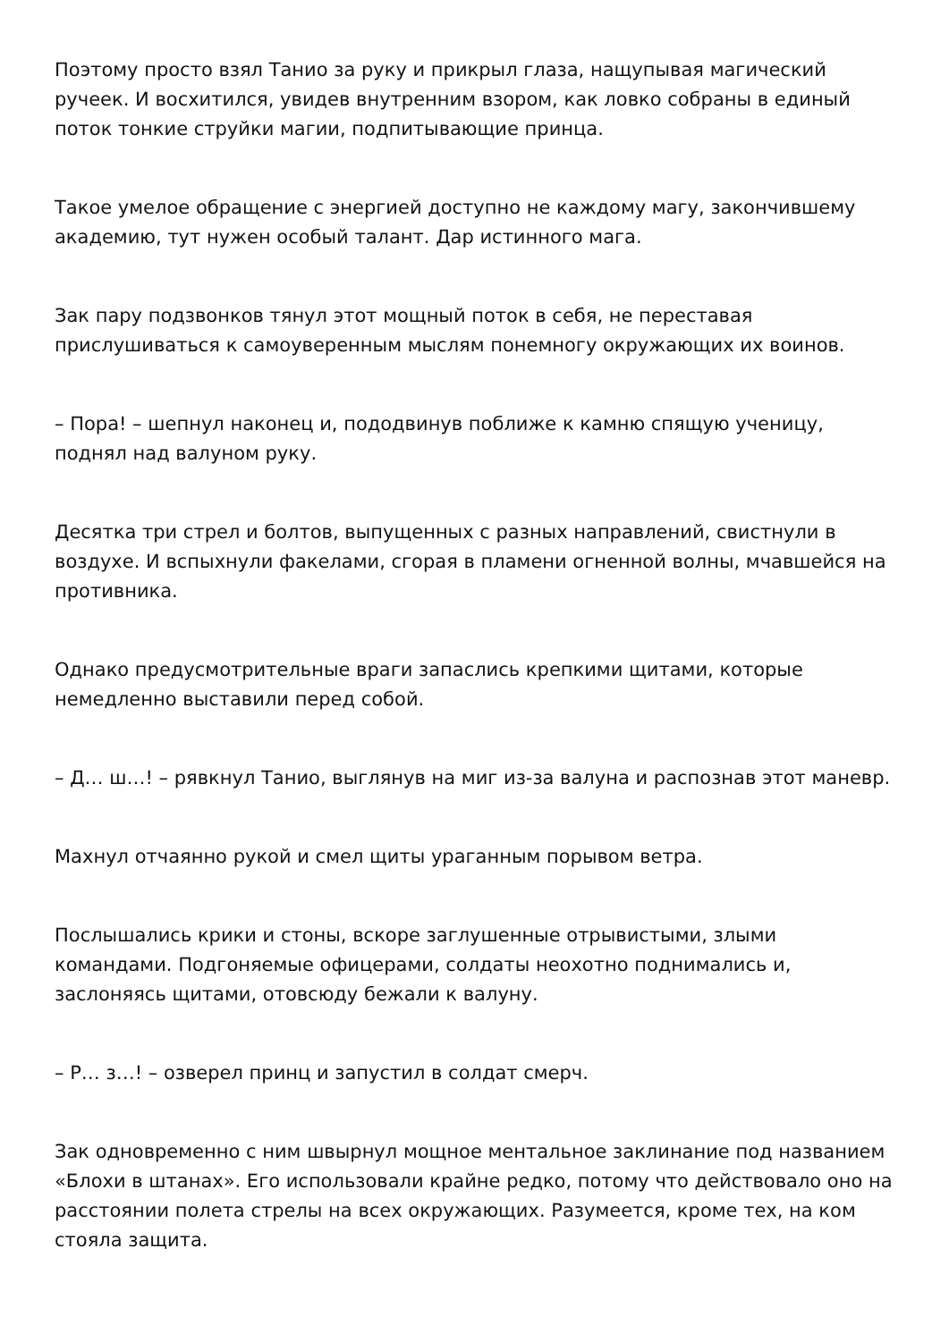Поэтому просто взял Танио за руку и прикрыл глаза, нащупывая магический ручеек. И восхитился, увидев внутренним взором, как ловко собраны в единый поток тонкие струйки магии, подпитывающие принца.
Такое умелое обращение с энергией доступно не каждому магу, закончившему академию, тут нужен особый талант. Дар истинного мага.
Зак пару подзвонков тянул этот мощный поток в себя, не переставая прислушиваться к самоуверенным мыслям понемногу окружающих их воинов.
– Пора! – шепнул наконец и, пододвинув поближе к камню спящую ученицу, поднял над валуном руку.
Десятка три стрел и болтов, выпущенных с разных направлений, свистнули в воздухе. И вспыхнули факелами, сгорая в пламени огненной волны, мчавшейся на противника.
Однако предусмотрительные враги запаслись крепкими щитами, которые немедленно выставили перед собой.
– Д… ш…! – рявкнул Танио, выглянув на миг из-за валуна и распознав этот маневр.
Махнул отчаянно рукой и смел щиты ураганным порывом ветра.
Послышались крики и стоны, вскоре заглушенные отрывистыми, злыми командами. Подгоняемые офицерами, солдаты неохотно поднимались и, заслоняясь щитами, отовсюду бежали к валуну.
– Р… з…! – озверел принц и запустил в солдат смерч.
Зак одновременно с ним швырнул мощное ментальное заклинание под названием «Блохи в штанах». Его использовали крайне редко, потому что действовало оно на расстоянии полета стрелы на всех окружающих. Разумеется, кроме тех, на ком стояла защита.